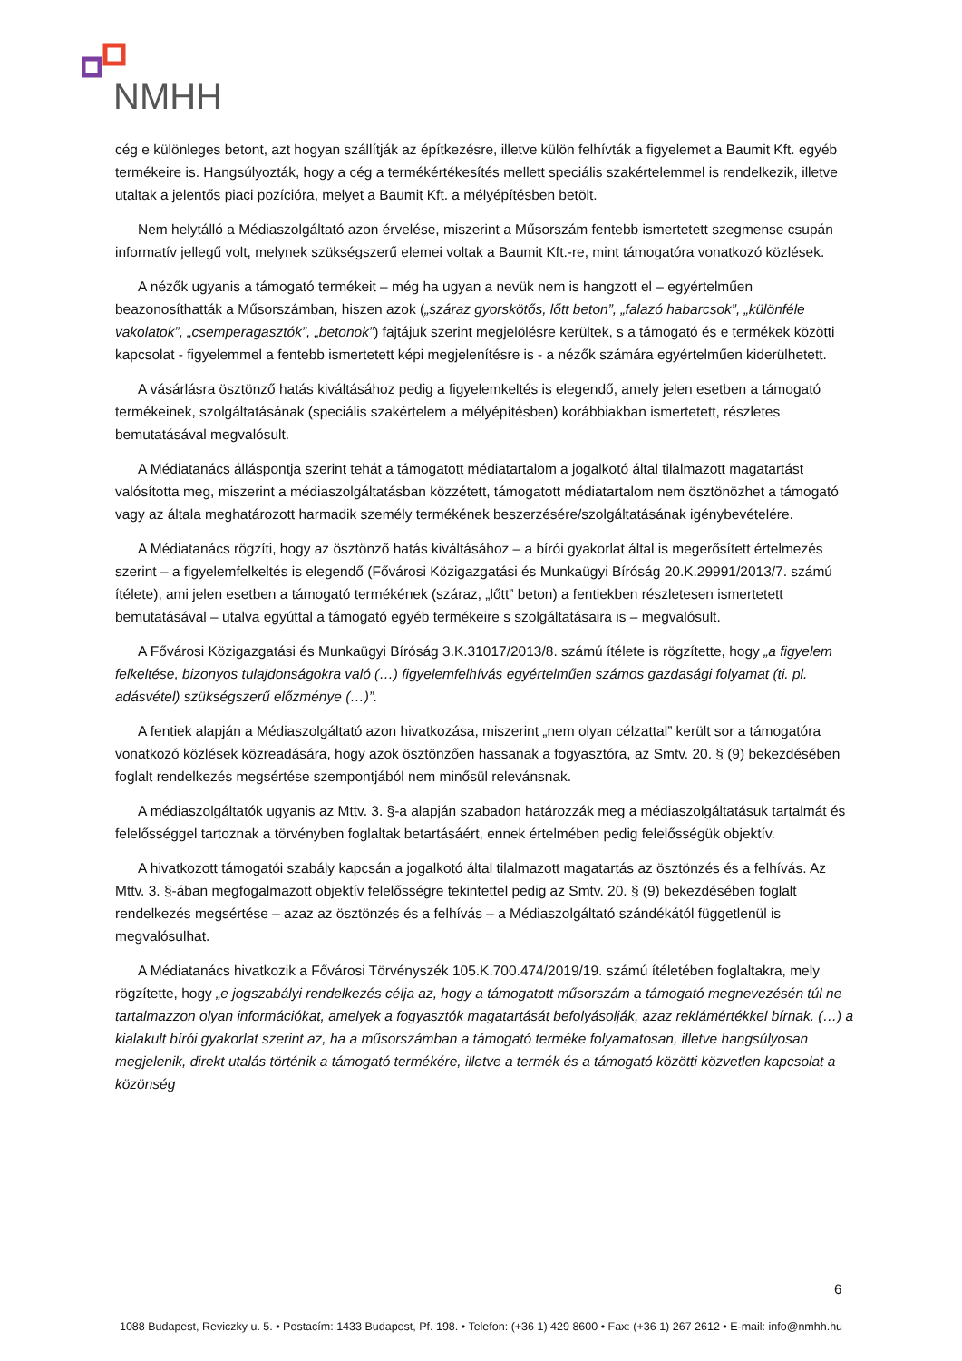NMHH
cég e különleges betont, azt hogyan szállítják az építkezésre, illetve külön felhívták a figyelemet a Baumit Kft. egyéb termékeire is. Hangsúlyozták, hogy a cég a termékértékesítés mellett speciális szakértelemmel is rendelkezik, illetve utaltak a jelentős piaci pozícióra, melyet a Baumit Kft. a mélyépítésben betölt.
Nem helytálló a Médiaszolgáltató azon érvelése, miszerint a Műsorszám fentebb ismertetett szegmense csupán informatív jellegű volt, melynek szükségszerű elemei voltak a Baumit Kft.-re, mint támogatóra vonatkozó közlések.
A nézők ugyanis a támogató termékeit – még ha ugyan a nevük nem is hangzott el – egyértelműen beazonosíthatták a Műsorszámban, hiszen azok („száraz gyorskötős, lőtt beton”, „falazó habarcsok”, „különféle vakolatok”, „csemperagasztók”, „betonok”) fajtájuk szerint megjelölésre kerültek, s a támogató és e termékek közötti kapcsolat - figyelemmel a fentebb ismertetett képi megjelenítésre is - a nézők számára egyértelműen kiderülhetett.
A vásárlásra ösztönző hatás kiváltásához pedig a figyelemkeltés is elegendő, amely jelen esetben a támogató termékeinek, szolgáltatásának (speciális szakértelem a mélyépítésben) korábbiakban ismertetett, részletes bemutatásával megvalósult.
A Médiatanács álláspontja szerint tehát a támogatott médiatartalom a jogalkotó által tilalmazott magatartást valósította meg, miszerint a médiaszolgáltatásban közzétett, támogatott médiatartalom nem ösztönözhet a támogató vagy az általa meghatározott harmadik személy termékének beszerzésére/szolgáltatásának igénybevételére.
A Médiatanács rögzíti, hogy az ösztönző hatás kiváltásához – a bírói gyakorlat által is megerősített értelmezés szerint – a figyelemfelkeltés is elegendő (Fővárosi Közigazgatási és Munkaügyi Bíróság 20.K.29991/2013/7. számú ítélete), ami jelen esetben a támogató termékének (száraz, „lőtt” beton) a fentiekben részletesen ismertetett bemutatásával – utalva egyúttal a támogató egyéb termékeire s szolgáltatásaira is – megvalósult.
A Fővárosi Közigazgatási és Munkaügyi Bíróság 3.K.31017/2013/8. számú ítélete is rögzítette, hogy „a figyelem felkeltése, bizonyos tulajdonságokra való (…) figyelemfelhívás egyértelműen számos gazdasági folyamat (ti. pl. adásvétel) szükségszerű előzménye (…)”.
A fentiek alapján a Médiaszolgáltató azon hivatkozása, miszerint „nem olyan célzattal” került sor a támogatóra vonatkozó közlések közreadására, hogy azok ösztönzően hassanak a fogyasztóra, az Smtv. 20. § (9) bekezdésében foglalt rendelkezés megsértése szempontjából nem minősül relevánsnak.
A médiaszolgáltatók ugyanis az Mttv. 3. §-a alapján szabadon határozzák meg a médiaszolgáltatásuk tartalmát és felelősséggel tartoznak a törvényben foglaltak betartásáért, ennek értelmében pedig felelősségük objektív.
A hivatkozott támogatói szabály kapcsán a jogalkotó által tilalmazott magatartás az ösztönzés és a felhívás. Az Mttv. 3. §-ában megfogalmazott objektív felelősségre tekintettel pedig az Smtv. 20. § (9) bekezdésében foglalt rendelkezés megsértése – azaz az ösztönzés és a felhívás – a Médiaszolgáltató szándékától függetlenül is megvalósulhat.
A Médiatanács hivatkozik a Fővárosi Törvényszék 105.K.700.474/2019/19. számú ítéletében foglaltakra, mely rögzítette, hogy „e jogszabályi rendelkezés célja az, hogy a támogatott műsorszám a támogató megnevezésén túl ne tartalmazzon olyan információkat, amelyek a fogyasztók magatartását befolyásolják, azaz reklámértékkel bírnak. (…) a kialakult bírói gyakorlat szerint az, ha a műsorszámban a támogató terméke folyamatosan, illetve hangsúlyosan megjelenik, direkt utalás történik a támogató termékére, illetve a termék és a támogató közötti közvetlen kapcsolat a közönség
6
1088 Budapest, Reviczky u. 5. • Postacím: 1433 Budapest, Pf. 198. • Telefon: (+36 1) 429 8600 • Fax: (+36 1) 267 2612 • E-mail: info@nmhh.hu